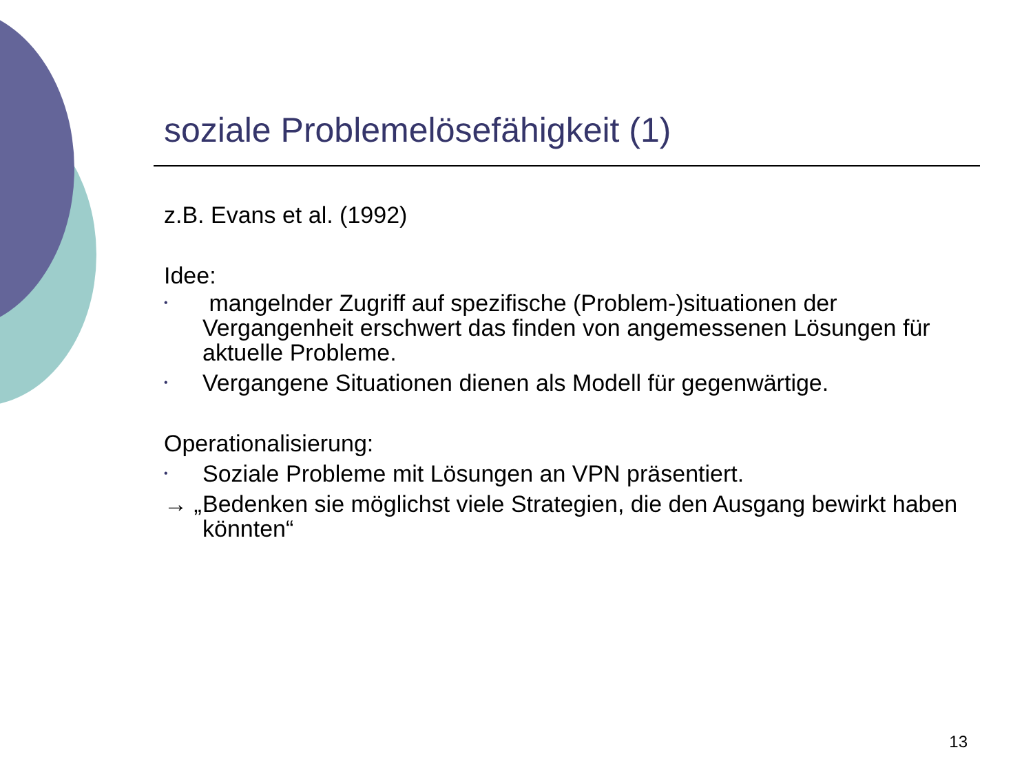soziale Problemelösefähigkeit (1)
z.B. Evans et al. (1992)
Idee:
• mangelnder Zugriff auf spezifische (Problem-)situationen der Vergangenheit erschwert das finden von angemessenen Lösungen für aktuelle Probleme.
• Vergangene Situationen dienen als Modell für gegenwärtige.
Operationalisierung:
• Soziale Probleme mit Lösungen an VPN präsentiert.
→ „ Bedenken sie möglichst viele Strategien, die den Ausgang bewirkt haben könnten“
13